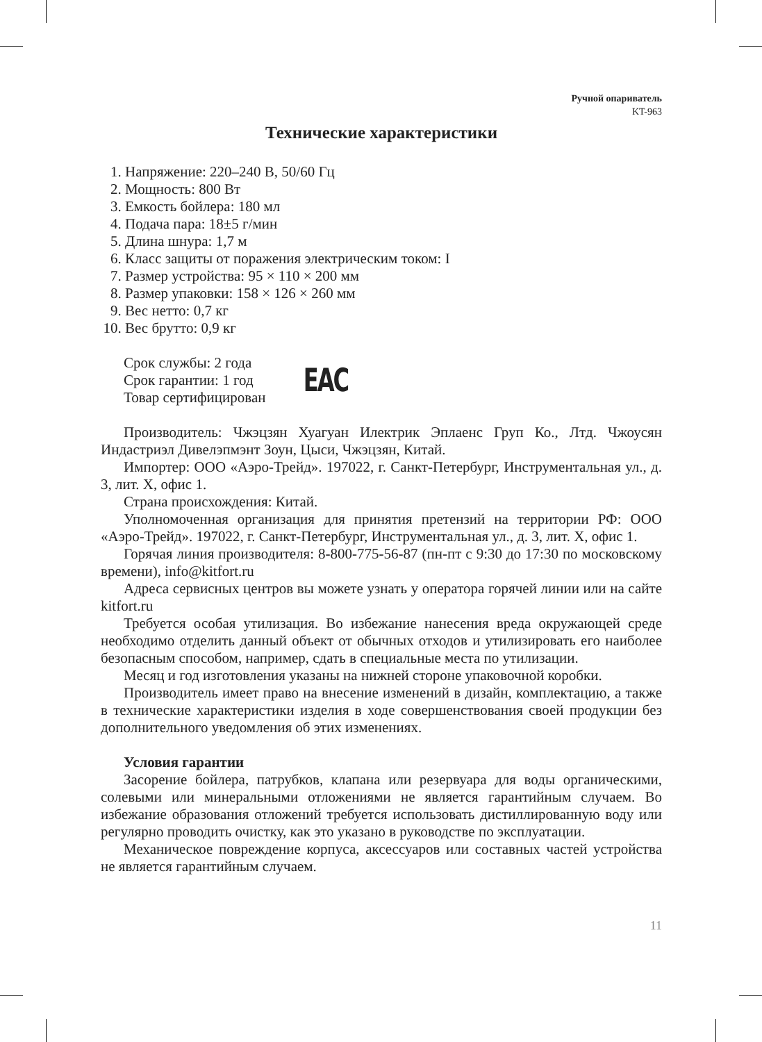Ручной опариватель
KT-963
Технические характеристики
1. Напряжение: 220–240 В, 50/60 Гц
2. Мощность: 800 Вт
3. Емкость бойлера: 180 мл
4. Подача пара: 18±5 г/мин
5. Длина шнура: 1,7 м
6. Класс защиты от поражения электрическим током: I
7. Размер устройства: 95 × 110 × 200 мм
8. Размер упаковки: 158 × 126 × 260 мм
9. Вес нетто: 0,7 кг
10. Вес брутто: 0,9 кг
Срок службы: 2 года
Срок гарантии: 1 год
Товар сертифицирован
EAC
Производитель: Чжэцзян Хуагуан Илектрик Эплаенс Груп Ко., Лтд. Чжоусян Индастриэл Дивелэпмэнт Зоун, Цыси, Чжэцзян, Китай.
Импортер: ООО «Аэро-Трейд». 197022, г. Санкт-Петербург, Инструментальная ул., д. 3, лит. Х, офис 1.
Страна происхождения: Китай.
Уполномоченная организация для принятия претензий на территории РФ: ООО «Аэро-Трейд». 197022, г. Санкт-Петербург, Инструментальная ул., д. 3, лит. Х, офис 1.
Горячая линия производителя: 8-800-775-56-87 (пн-пт с 9:30 до 17:30 по московскому времени), info@kitfort.ru
Адреса сервисных центров вы можете узнать у оператора горячей линии или на сайте kitfort.ru
Требуется особая утилизация. Во избежание нанесения вреда окружающей среде необходимо отделить данный объект от обычных отходов и утилизировать его наиболее безопасным способом, например, сдать в специальные места по утилизации.
Месяц и год изготовления указаны на нижней стороне упаковочной коробки.
Производитель имеет право на внесение изменений в дизайн, комплектацию, а также в технические характеристики изделия в ходе совершенствования своей продукции без дополнительного уведомления об этих изменениях.
Условия гарантии
Засорение бойлера, патрубков, клапана или резервуара для воды органическими, солевыми или минеральными отложениями не является гарантийным случаем. Во избежание образования отложений требуется использовать дистиллированную воду или регулярно проводить очистку, как это указано в руководстве по эксплуатации.
Механическое повреждение корпуса, аксессуаров или составных частей устройства не является гарантийным случаем.
11